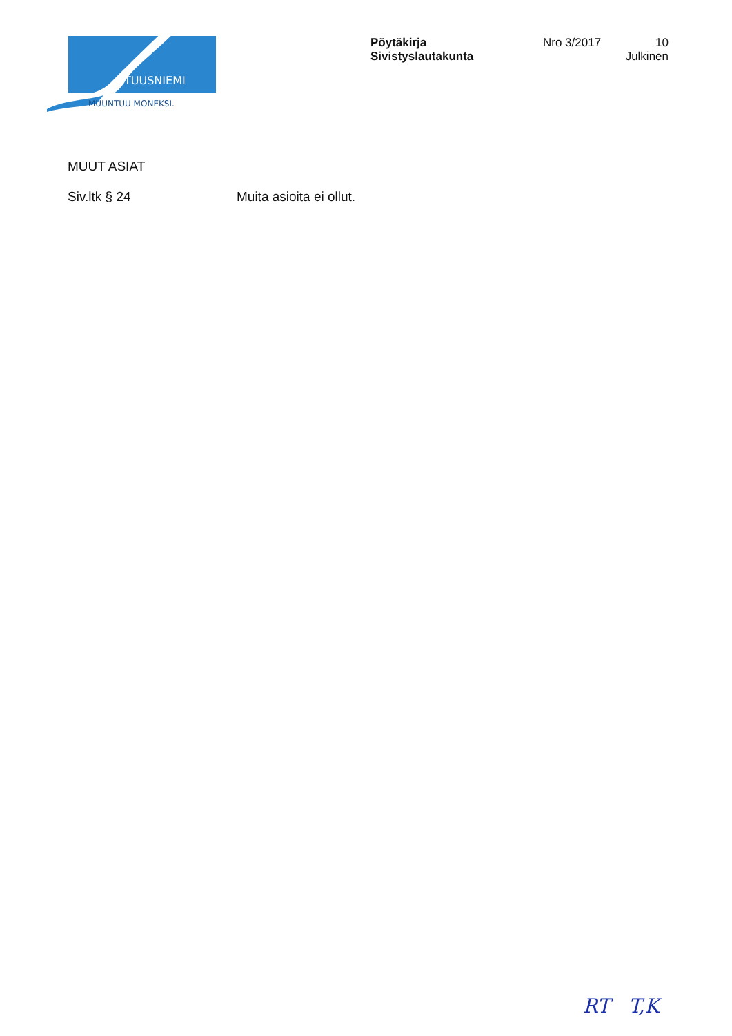TUUSNIEMI
MUUNTUU MONEKSI.
Pöytäkirja
Sivistyslautakunta
Nro 3/2017
10
Julkinen
MUUT ASIAT
Siv.ltk § 24 Muita asioita ei ollut.
RT T,K